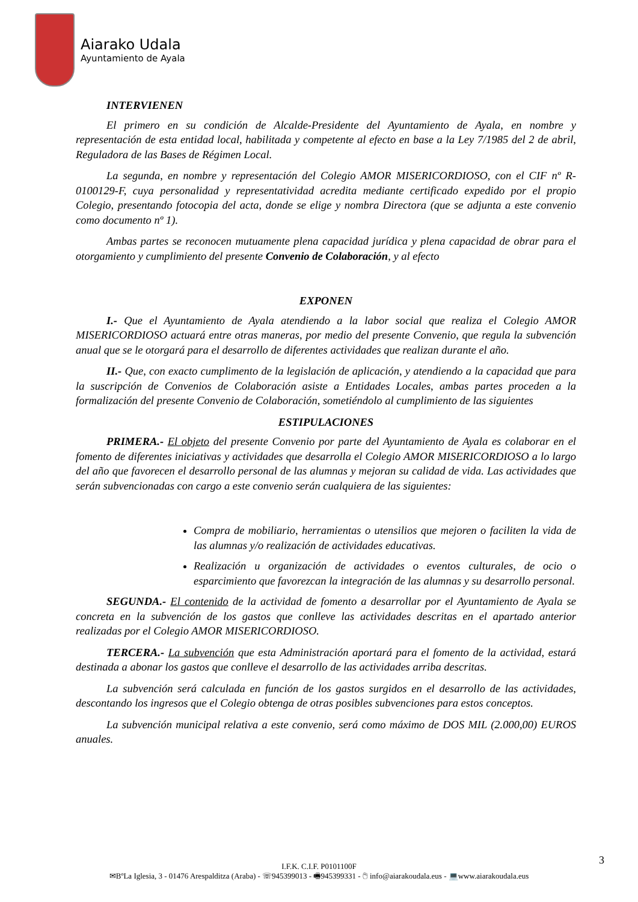Aiarako Udala
Ayuntamiento de Ayala
INTERVIENEN
El primero en su condición de Alcalde-Presidente del Ayuntamiento de Ayala, en nombre y representación de esta entidad local, habilitada y competente al efecto en base a la Ley 7/1985 del 2 de abril, Reguladora de las Bases de Régimen Local.
La segunda, en nombre y representación del Colegio AMOR MISERICORDIOSO, con el CIF nº R-0100129-F, cuya personalidad y representatividad acredita mediante certificado expedido por el propio Colegio, presentando fotocopia del acta, donde se elige y nombra Directora (que se adjunta a este convenio como documento nº 1).
Ambas partes se reconocen mutuamente plena capacidad jurídica y plena capacidad de obrar para el otorgamiento y cumplimiento del presente Convenio de Colaboración, y al efecto
EXPONEN
I.- Que el Ayuntamiento de Ayala atendiendo a la labor social que realiza el Colegio AMOR MISERICORDIOSO actuará entre otras maneras, por medio del presente Convenio, que regula la subvención anual que se le otorgará para el desarrollo de diferentes actividades que realizan durante el año.
II.- Que, con exacto cumplimento de la legislación de aplicación, y atendiendo a la capacidad que para la suscripción de Convenios de Colaboración asiste a Entidades Locales, ambas partes proceden a la formalización del presente Convenio de Colaboración, sometiéndolo al cumplimiento de las siguientes
ESTIPULACIONES
PRIMERA.- El objeto del presente Convenio por parte del Ayuntamiento de Ayala es colaborar en el fomento de diferentes iniciativas y actividades que desarrolla el Colegio AMOR MISERICORDIOSO a lo largo del año que favorecen el desarrollo personal de las alumnas y mejoran su calidad de vida. Las actividades que serán subvencionadas con cargo a este convenio serán cualquiera de las siguientes:
Compra de mobiliario, herramientas o utensilios que mejoren o faciliten la vida de las alumnas y/o realización de actividades educativas.
Realización u organización de actividades o eventos culturales, de ocio o esparcimiento que favorezcan la integración de las alumnas y su desarrollo personal.
SEGUNDA.- El contenido de la actividad de fomento a desarrollar por el Ayuntamiento de Ayala se concreta en la subvención de los gastos que conlleve las actividades descritas en el apartado anterior realizadas por el Colegio AMOR MISERICORDIOSO.
TERCERA.- La subvención que esta Administración aportará para el fomento de la actividad, estará destinada a abonar los gastos que conlleve el desarrollo de las actividades arriba descritas.
La subvención será calculada en función de los gastos surgidos en el desarrollo de las actividades, descontando los ingresos que el Colegio obtenga de otras posibles subvenciones para estos conceptos.
La subvención municipal relativa a este convenio, será como máximo de DOS MIL (2.000,00) EUROS anuales.
3
I.F.K. C.I.F. P0101100F
✉BºLa Iglesia, 3 - 01476 Arespalditza (Araba) - ☏945399013 - 🖷945399331 - 🖱 info@aiarakoudala.eus - 💻www.aiarakoudala.eus